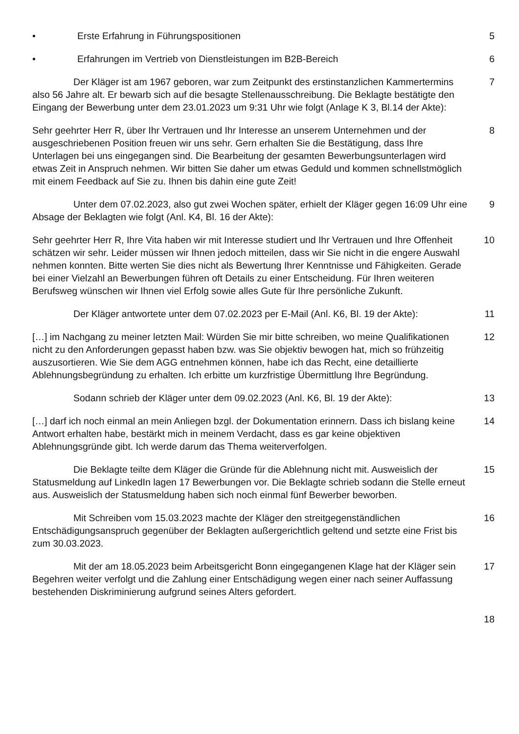• Erste Erfahrung in Führungspositionen 5
• Erfahrungen im Vertrieb von Dienstleistungen im B2B-Bereich 6
Der Kläger ist am 1967 geboren, war zum Zeitpunkt des erstinstanzlichen Kammertermins also 56 Jahre alt. Er bewarb sich auf die besagte Stellenausschreibung. Die Beklagte bestätigte den Eingang der Bewerbung unter dem 23.01.2023 um 9:31 Uhr wie folgt (Anlage K 3, Bl.14 der Akte):
7
Sehr geehrter Herr R, über Ihr Vertrauen und Ihr Interesse an unserem Unternehmen und der ausgeschriebenen Position freuen wir uns sehr. Gern erhalten Sie die Bestätigung, dass Ihre Unterlagen bei uns eingegangen sind. Die Bearbeitung der gesamten Bewerbungsunterlagen wird etwas Zeit in Anspruch nehmen. Wir bitten Sie daher um etwas Geduld und kommen schnellstmöglich mit einem Feedback auf Sie zu. Ihnen bis dahin eine gute Zeit!
8
Unter dem 07.02.2023, also gut zwei Wochen später, erhielt der Kläger gegen 16:09 Uhr eine Absage der Beklagten wie folgt (Anl. K4, Bl. 16 der Akte):
9
Sehr geehrter Herr R, Ihre Vita haben wir mit Interesse studiert und Ihr Vertrauen und Ihre Offenheit schätzen wir sehr. Leider müssen wir Ihnen jedoch mitteilen, dass wir Sie nicht in die engere Auswahl nehmen konnten. Bitte werten Sie dies nicht als Bewertung Ihrer Kenntnisse und Fähigkeiten. Gerade bei einer Vielzahl an Bewerbungen führen oft Details zu einer Entscheidung. Für Ihren weiteren Berufsweg wünschen wir Ihnen viel Erfolg sowie alles Gute für Ihre persönliche Zukunft.
10
Der Kläger antwortete unter dem 07.02.2023 per E-Mail (Anl. K6, Bl. 19 der Akte):
11
[…] im Nachgang zu meiner letzten Mail: Würden Sie mir bitte schreiben, wo meine Qualifikationen nicht zu den Anforderungen gepasst haben bzw. was Sie objektiv bewogen hat, mich so frühzeitig auszusortieren. Wie Sie dem AGG entnehmen können, habe ich das Recht, eine detaillierte Ablehnungsbegründung zu erhalten. Ich erbitte um kurzfristige Übermittlung Ihre Begründung.
12
Sodann schrieb der Kläger unter dem 09.02.2023 (Anl. K6, Bl. 19 der Akte): 13
[…] darf ich noch einmal an mein Anliegen bzgl. der Dokumentation erinnern. Dass ich bislang keine Antwort erhalten habe, bestärkt mich in meinem Verdacht, dass es gar keine objektiven Ablehnungsgründe gibt. Ich werde darum das Thema weiterverfolgen.
14
Die Beklagte teilte dem Kläger die Gründe für die Ablehnung nicht mit. Ausweislich der Statusmeldung auf LinkedIn lagen 17 Bewerbungen vor. Die Beklagte schrieb sodann die Stelle erneut aus. Ausweislich der Statusmeldung haben sich noch einmal fünf Bewerber beworben.
15
Mit Schreiben vom 15.03.2023 machte der Kläger den streitgegenständlichen Entschädigungsanspruch gegenüber der Beklagten außergerichtlich geltend und setzte eine Frist bis zum 30.03.2023.
16
Mit der am 18.05.2023 beim Arbeitsgericht Bonn eingegangenen Klage hat der Kläger sein Begehren weiter verfolgt und die Zahlung einer Entschädigung wegen einer nach seiner Auffassung bestehenden Diskriminierung aufgrund seines Alters gefordert.
17
18